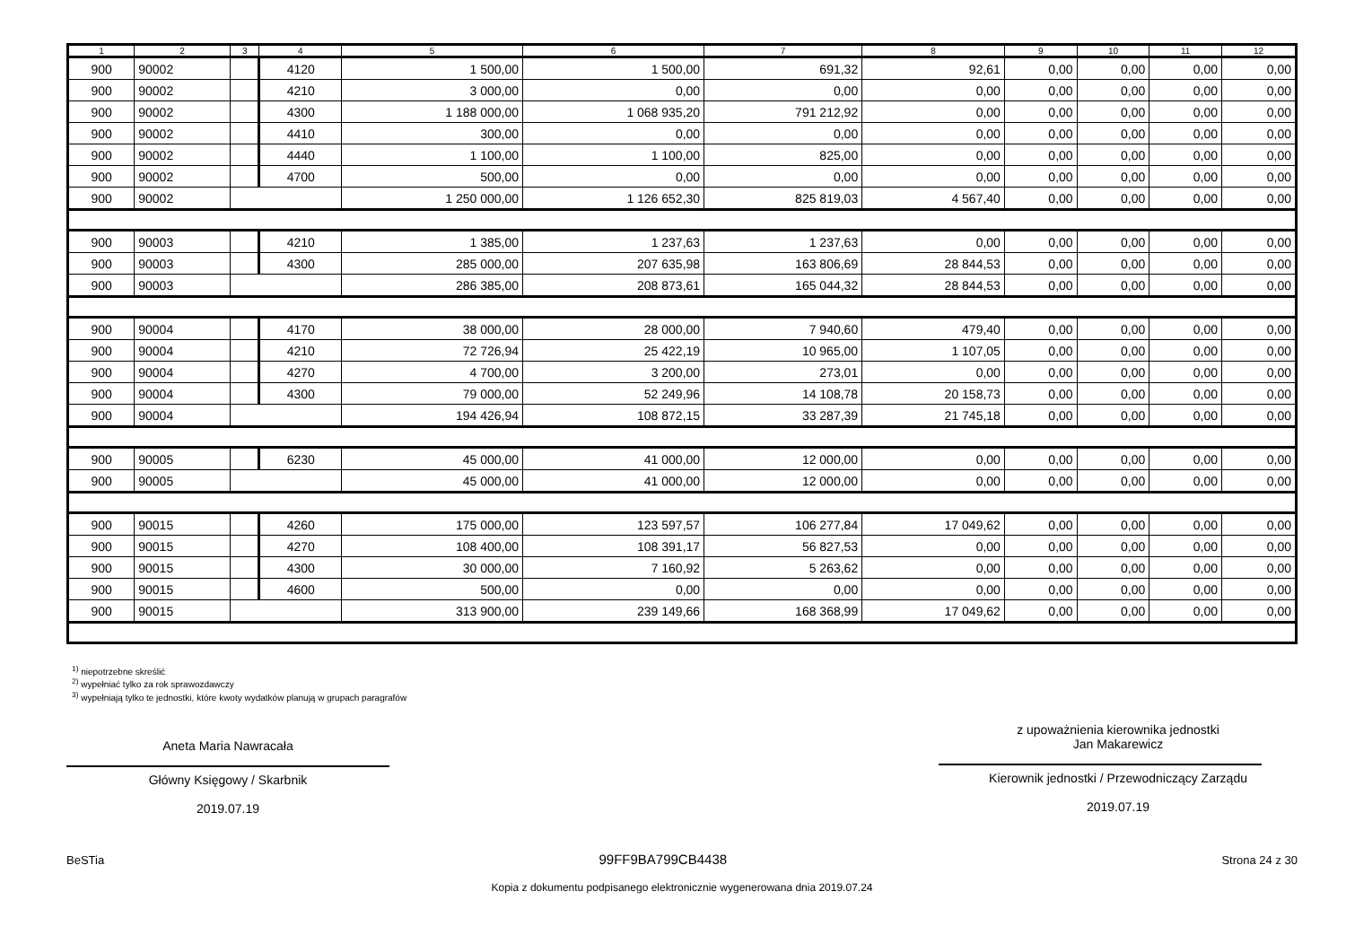| 1 | 2 | 3 | 4 | 5 | 6 | 7 | 8 | 9 | 10 | 11 | 12 |
| --- | --- | --- | --- | --- | --- | --- | --- | --- | --- | --- | --- |
| 900 | 90002 | | 4120 | 1 500,00 | 1 500,00 | 691,32 | 92,61 | 0,00 | 0,00 | 0,00 | 0,00 |
| 900 | 90002 | | 4210 | 3 000,00 | 0,00 | 0,00 | 0,00 | 0,00 | 0,00 | 0,00 | 0,00 |
| 900 | 90002 | | 4300 | 1 188 000,00 | 1 068 935,20 | 791 212,92 | 0,00 | 0,00 | 0,00 | 0,00 | 0,00 |
| 900 | 90002 | | 4410 | 300,00 | 0,00 | 0,00 | 0,00 | 0,00 | 0,00 | 0,00 | 0,00 |
| 900 | 90002 | | 4440 | 1 100,00 | 1 100,00 | 825,00 | 0,00 | 0,00 | 0,00 | 0,00 | 0,00 |
| 900 | 90002 | | 4700 | 500,00 | 0,00 | 0,00 | 0,00 | 0,00 | 0,00 | 0,00 | 0,00 |
| 900 | 90002 | | | 1 250 000,00 | 1 126 652,30 | 825 819,03 | 4 567,40 | 0,00 | 0,00 | 0,00 | 0,00 |
| 900 | 90003 | | 4210 | 1 385,00 | 1 237,63 | 1 237,63 | 0,00 | 0,00 | 0,00 | 0,00 | 0,00 |
| 900 | 90003 | | 4300 | 285 000,00 | 207 635,98 | 163 806,69 | 28 844,53 | 0,00 | 0,00 | 0,00 | 0,00 |
| 900 | 90003 | | | 286 385,00 | 208 873,61 | 165 044,32 | 28 844,53 | 0,00 | 0,00 | 0,00 | 0,00 |
| 900 | 90004 | | 4170 | 38 000,00 | 28 000,00 | 7 940,60 | 479,40 | 0,00 | 0,00 | 0,00 | 0,00 |
| 900 | 90004 | | 4210 | 72 726,94 | 25 422,19 | 10 965,00 | 1 107,05 | 0,00 | 0,00 | 0,00 | 0,00 |
| 900 | 90004 | | 4270 | 4 700,00 | 3 200,00 | 273,01 | 0,00 | 0,00 | 0,00 | 0,00 | 0,00 |
| 900 | 90004 | | 4300 | 79 000,00 | 52 249,96 | 14 108,78 | 20 158,73 | 0,00 | 0,00 | 0,00 | 0,00 |
| 900 | 90004 | | | 194 426,94 | 108 872,15 | 33 287,39 | 21 745,18 | 0,00 | 0,00 | 0,00 | 0,00 |
| 900 | 90005 | | 6230 | 45 000,00 | 41 000,00 | 12 000,00 | 0,00 | 0,00 | 0,00 | 0,00 | 0,00 |
| 900 | 90005 | | | 45 000,00 | 41 000,00 | 12 000,00 | 0,00 | 0,00 | 0,00 | 0,00 | 0,00 |
| 900 | 90015 | | 4260 | 175 000,00 | 123 597,57 | 106 277,84 | 17 049,62 | 0,00 | 0,00 | 0,00 | 0,00 |
| 900 | 90015 | | 4270 | 108 400,00 | 108 391,17 | 56 827,53 | 0,00 | 0,00 | 0,00 | 0,00 | 0,00 |
| 900 | 90015 | | 4300 | 30 000,00 | 7 160,92 | 5 263,62 | 0,00 | 0,00 | 0,00 | 0,00 | 0,00 |
| 900 | 90015 | | 4600 | 500,00 | 0,00 | 0,00 | 0,00 | 0,00 | 0,00 | 0,00 | 0,00 |
| 900 | 90015 | | | 313 900,00 | 239 149,66 | 168 368,99 | 17 049,62 | 0,00 | 0,00 | 0,00 | 0,00 |
<sup>1)</sup> niepotrzebne skreślić
<sup>2)</sup> wypełniać tylko za rok sprawozdawczy
<sup>3)</sup> wypełniają tylko te jednostki, które kwoty wydatków planują w grupach paragrafów
Aneta Maria Nawracała
Główny Księgowy / Skarbnik
2019.07.19
z upoważnienia kierownika jednostki
Jan Makarewicz
Kierownik jednostki / Przewodniczący Zarządu
2019.07.19
BeSTia 99FF9BA799CB4438 Strona 24 z 30
Kopia z dokumentu podpisanego elektronicznie wygenerowana dnia 2019.07.24